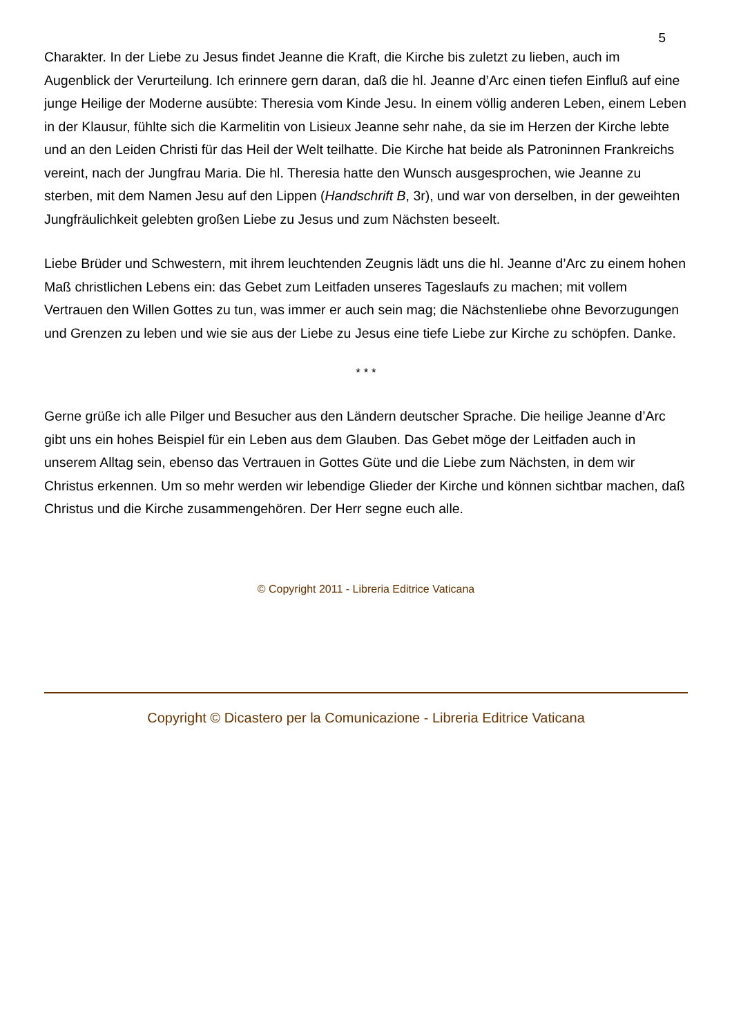5
Charakter. In der Liebe zu Jesus findet Jeanne die Kraft, die Kirche bis zuletzt zu lieben, auch im Augenblick der Verurteilung. Ich erinnere gern daran, daß die hl. Jeanne d’Arc einen tiefen Einfluß auf eine junge Heilige der Moderne ausübte: Theresia vom Kinde Jesu. In einem völlig anderen Leben, einem Leben in der Klausur, fühlte sich die Karmelitin von Lisieux Jeanne sehr nahe, da sie im Herzen der Kirche lebte und an den Leiden Christi für das Heil der Welt teilhatte. Die Kirche hat beide als Patroninnen Frankreichs vereint, nach der Jungfrau Maria. Die hl. Theresia hatte den Wunsch ausgesprochen, wie Jeanne zu sterben, mit dem Namen Jesu auf den Lippen (Handschrift B, 3r), und war von derselben, in der geweihten Jungfräulichkeit gelebten großen Liebe zu Jesus und zum Nächsten beseelt.
Liebe Brüder und Schwestern, mit ihrem leuchtenden Zeugnis lädt uns die hl. Jeanne d’Arc zu einem hohen Maß christlichen Lebens ein: das Gebet zum Leitfaden unseres Tageslaufs zu machen; mit vollem Vertrauen den Willen Gottes zu tun, was immer er auch sein mag; die Nächstenliebe ohne Bevorzugungen und Grenzen zu leben und wie sie aus der Liebe zu Jesus eine tiefe Liebe zur Kirche zu schöpfen. Danke.
* * *
Gerne grüße ich alle Pilger und Besucher aus den Ländern deutscher Sprache. Die heilige Jeanne d’Arc gibt uns ein hohes Beispiel für ein Leben aus dem Glauben. Das Gebet möge der Leitfaden auch in unserem Alltag sein, ebenso das Vertrauen in Gottes Güte und die Liebe zum Nächsten, in dem wir Christus erkennen. Um so mehr werden wir lebendige Glieder der Kirche und können sichtbar machen, daß Christus und die Kirche zusammengehören. Der Herr segne euch alle.
© Copyright 2011 - Libreria Editrice Vaticana
Copyright © Dicastero per la Comunicazione - Libreria Editrice Vaticana